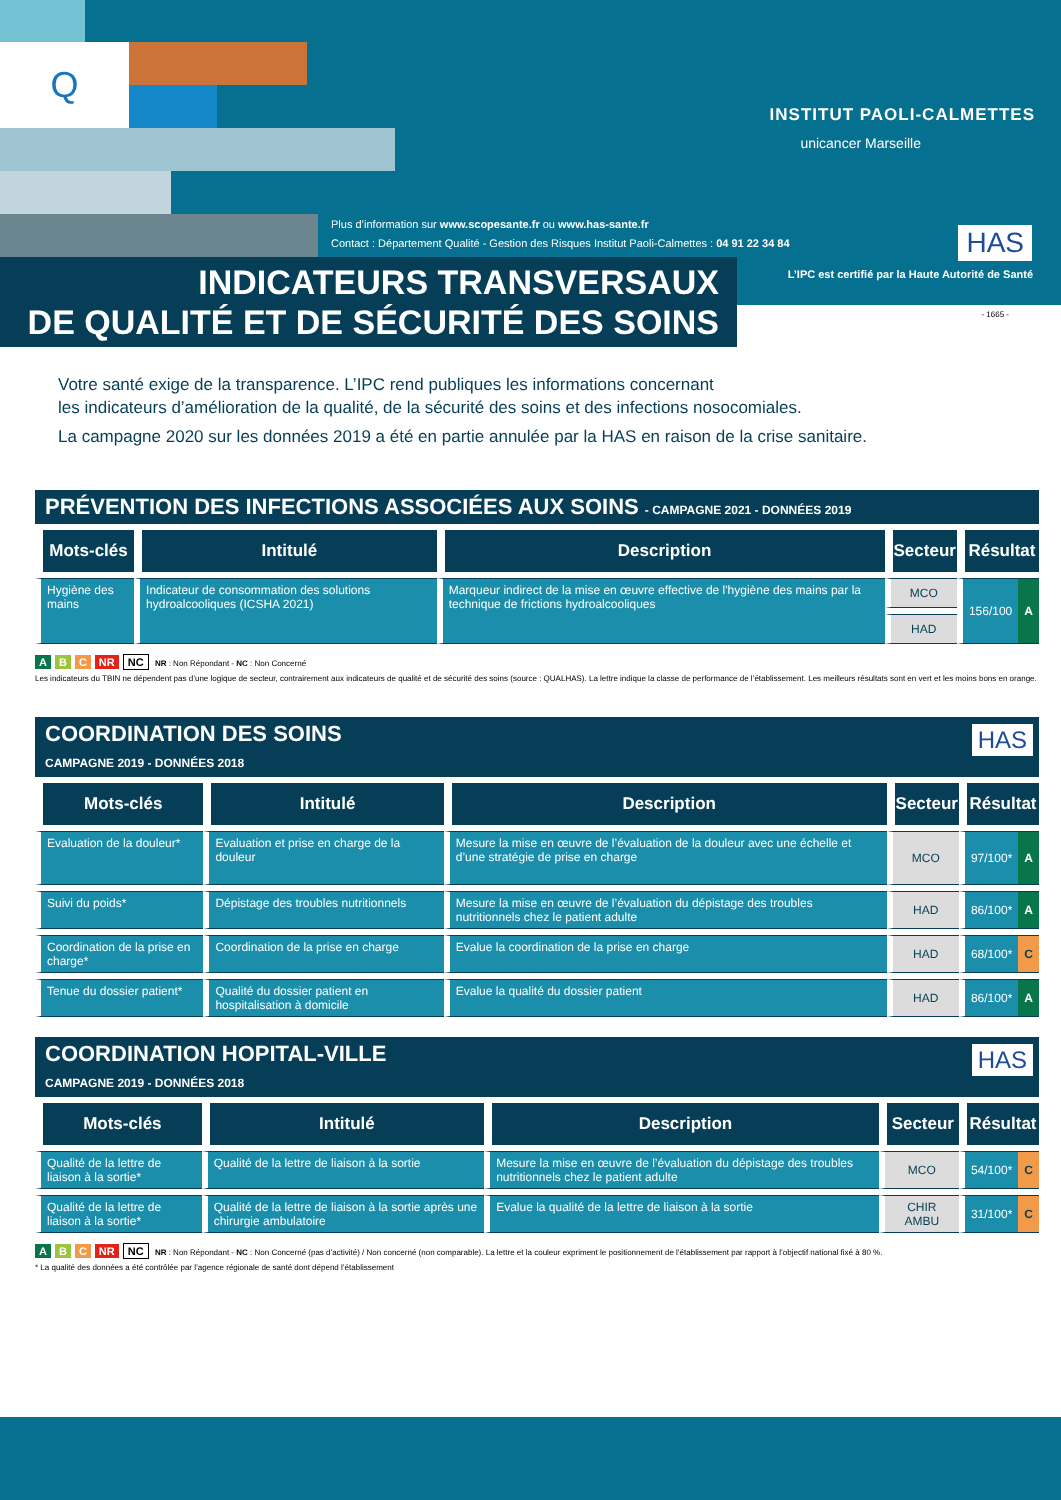Q
INSTITUT PAOLI-CALMETTES
unicancer Marseille
Plus d’information sur www.scopesante.fr ou www.has-sante.fr
Contact : Département Qualité - Gestion des Risques Institut Paoli-Calmettes : 04 91 22 34 84
HAS
L’IPC est certifié par la Haute Autorité de Santé
INDICATEURS TRANSVERSAUX
DE QUALITÉ ET DE SÉCURITÉ DES SOINS
- 1665 -
Votre santé exige de la transparence. L’IPC rend publiques les informations concernant
les indicateurs d’amélioration de la qualité, de la sécurité des soins et des infections nosocomiales.
La campagne 2020 sur les données 2019 a été en partie annulée par la HAS en raison de la crise sanitaire.
PRÉVENTION DES INFECTIONS ASSOCIÉES AUX SOINS - CAMPAGNE 2021 - DONNÉES 2019
| Mots-clés | Intitulé | Description | Secteur | Résultat | |
| --- | --- | --- | --- | --- | --- |
| Hygiène des mains | Indicateur de consommation des solutions hydroalcooliques (ICSHA 2021) | Marqueur indirect de la mise en œuvre effective de l'hygiène des mains par la technique de frictions hydroalcooliques | MCO | 156/100 | A |
| | | | HAD | | |
A B C NR NC NR : Non Répondant - NC : Non Concerné
Les indicateurs du TBIN ne dépendent pas d’une logique de secteur, contrairement aux indicateurs de qualité et de sécurité des soins (source : QUALHAS). La lettre indique la classe de performance de l’établissement. Les meilleurs résultats sont en vert et les moins bons en orange.
COORDINATION DES SOINS
CAMPAGNE 2019 - DONNÉES 2018
HAS
| Mots-clés | Intitulé | Description | Secteur | Résultat | |
| --- | --- | --- | --- | --- | --- |
| Evaluation de la douleur* | Evaluation et prise en charge de la douleur | Mesure la mise en œuvre de l’évaluation de la douleur avec une échelle et d’une stratégie de prise en charge | MCO | 97/100* | A |
| Suivi du poids* | Dépistage des troubles nutritionnels | Mesure la mise en œuvre de l’évaluation du dépistage des troubles nutritionnels chez le patient adulte | HAD | 86/100* | A |
| Coordination de la prise en charge* | Coordination de la prise en charge | Evalue la coordination de la prise en charge | HAD | 68/100* | C |
| Tenue du dossier patient* | Qualité du dossier patient en hospitalisation à domicile | Evalue la qualité du dossier patient | HAD | 86/100* | A |
COORDINATION HOPITAL-VILLE
CAMPAGNE 2019 - DONNÉES 2018
HAS
| Mots-clés | Intitulé | Description | Secteur | Résultat | |
| --- | --- | --- | --- | --- | --- |
| Qualité de la lettre de liaison à la sortie* | Qualité de la lettre de liaison à la sortie | Mesure la mise en œuvre de l’évaluation du dépistage des troubles nutritionnels chez le patient adulte | MCO | 54/100* | C |
| Qualité de la lettre de liaison à la sortie* | Qualité de la lettre de liaison à la sortie après une chirurgie ambulatoire | Evalue la qualité de la lettre de liaison à la sortie | CHIR AMBU | 31/100* | C |
A B C NR NC NR : Non Répondant - NC : Non Concerné (pas d’activité) / Non concerné (non comparable). La lettre et la couleur expriment le positionnement de l’établissement par rapport à l’objectif national fixé à 80 %.
* La qualité des données a été contrôlée par l’agence régionale de santé dont dépend l’établissement